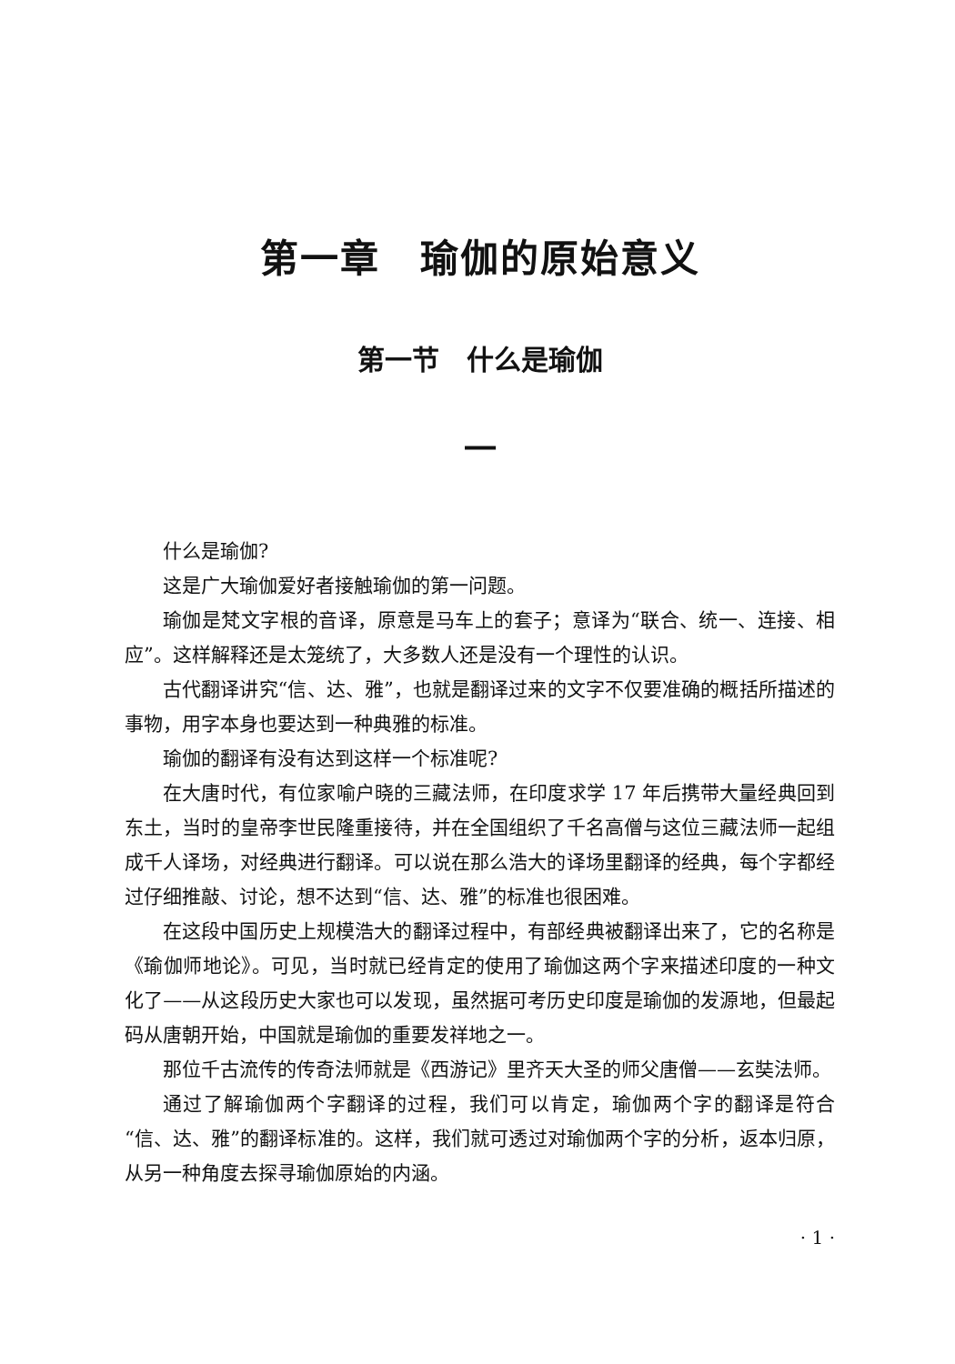第一章　瑜伽的原始意义
第一节　什么是瑜伽
一
什么是瑜伽?
这是广大瑜伽爱好者接触瑜伽的第一问题。
瑜伽是梵文字根的音译，原意是马车上的套子；意译为“联合、统一、连接、相应”。这样解释还是太笼统了，大多数人还是没有一个理性的认识。
古代翻译讲究“信、达、雅”，也就是翻译过来的文字不仅要准确的概括所描述的事物，用字本身也要达到一种典雅的标准。
瑜伽的翻译有没有达到这样一个标准呢?
在大唐时代，有位家喻户晓的三藏法师，在印度求学 17 年后携带大量经典回到东土，当时的皇帝李世民隆重接待，并在全国组织了千名高僧与这位三藏法师一起组成千人译场，对经典进行翻译。可以说在那么浩大的译场里翻译的经典，每个字都经过仔细推敲、讨论，想不达到“信、达、雅”的标准也很困难。
在这段中国历史上规模浩大的翻译过程中，有部经典被翻译出来了，它的名称是《瑜伽师地论》。可见，当时就已经肯定的使用了瑜伽这两个字来描述印度的一种文化了——从这段历史大家也可以发现，虽然据可考历史印度是瑜伽的发源地，但最起码从唐朝开始，中国就是瑜伽的重要发祥地之一。
那位千古流传的传奇法师就是《西游记》里齐天大圣的师父唐僧——玄奘法师。
通过了解瑜伽两个字翻译的过程，我们可以肯定，瑜伽两个字的翻译是符合“信、达、雅”的翻译标准的。这样，我们就可透过对瑜伽两个字的分析，返本归原，从另一种角度去探寻瑜伽原始的内涵。
· 1 ·